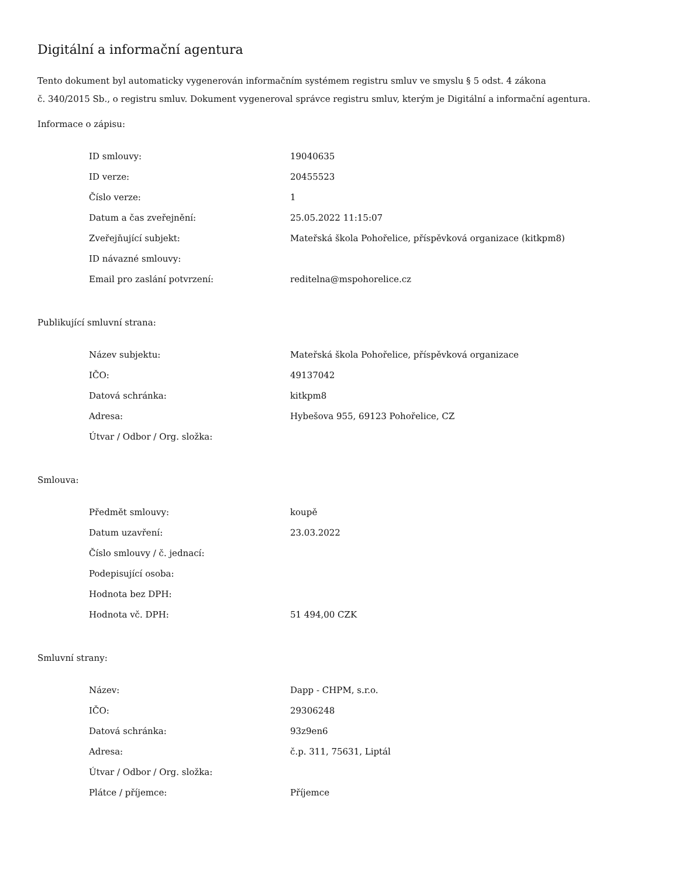Digitální a informační agentura
Tento dokument byl automaticky vygenerován informačním systémem registru smluv ve smyslu § 5 odst. 4 zákona
č. 340/2015 Sb., o registru smluv. Dokument vygeneroval správce registru smluv, kterým je Digitální a informační agentura.
Informace o zápisu:
| ID smlouvy: | 19040635 |
| ID verze: | 20455523 |
| Číslo verze: | 1 |
| Datum a čas zveřejnění: | 25.05.2022 11:15:07 |
| Zveřejňující subjekt: | Mateřská škola Pohořelice, příspěvková organizace (kitkpm8) |
| ID návazné smlouvy: | |
| Email pro zaslání potvrzení: | reditelna@mspohorelice.cz |
Publikující smluvní strana:
| Název subjektu: | Mateřská škola Pohořelice, příspěvková organizace |
| IČO: | 49137042 |
| Datová schránka: | kitkpm8 |
| Adresa: | Hybešova 955, 69123 Pohořelice, CZ |
| Útvar / Odbor / Org. složka: | |
Smlouva:
| Předmět smlouvy: | koupě |
| Datum uzavření: | 23.03.2022 |
| Číslo smlouvy / č. jednací: | |
| Podepisující osoba: | |
| Hodnota bez DPH: | |
| Hodnota vč. DPH: | 51 494,00 CZK |
Smluvní strany:
| Název: | Dapp - CHPM, s.r.o. |
| IČO: | 29306248 |
| Datová schránka: | 93z9en6 |
| Adresa: | č.p. 311, 75631, Liptál |
| Útvar / Odbor / Org. složka: | |
| Plátce / příjemce: | Příjemce |